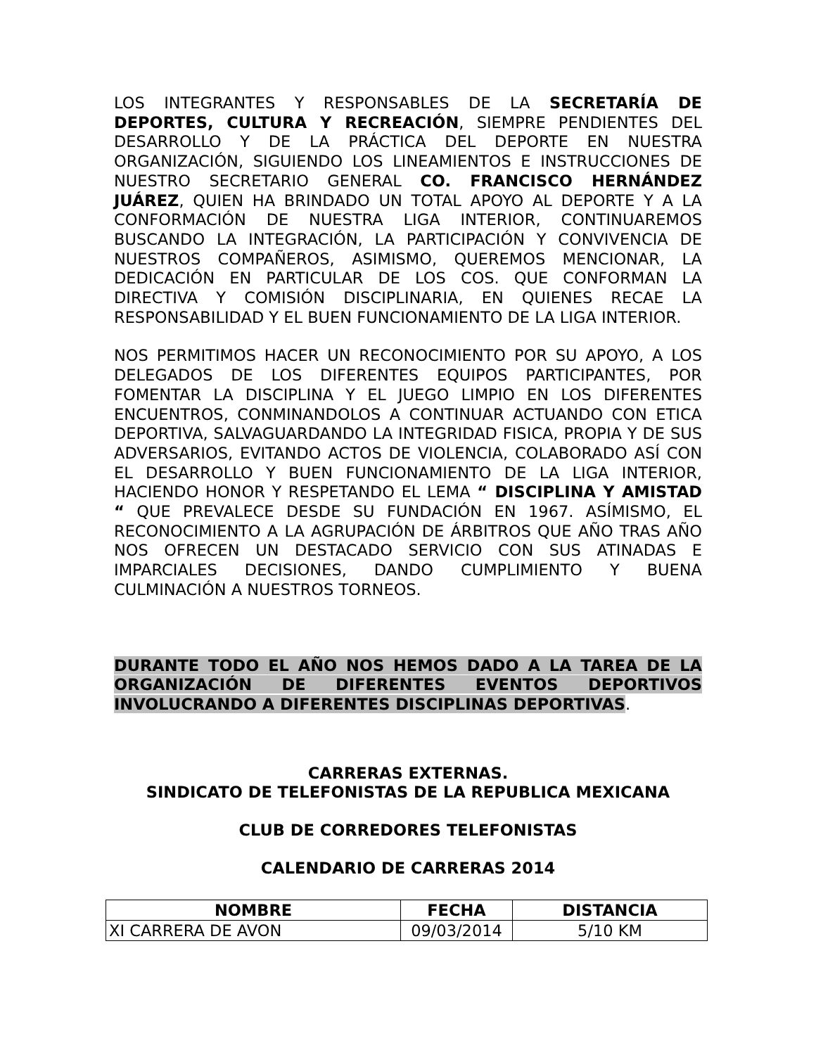LOS INTEGRANTES Y RESPONSABLES DE LA SECRETARÍA DE DEPORTES, CULTURA Y RECREACIÓN, SIEMPRE PENDIENTES DEL DESARROLLO Y DE LA PRÁCTICA DEL DEPORTE EN NUESTRA ORGANIZACIÓN, SIGUIENDO LOS LINEAMIENTOS E INSTRUCCIONES DE NUESTRO SECRETARIO GENERAL CO. FRANCISCO HERNÁNDEZ JUÁREZ, QUIEN HA BRINDADO UN TOTAL APOYO AL DEPORTE Y A LA CONFORMACIÓN DE NUESTRA LIGA INTERIOR, CONTINUAREMOS BUSCANDO LA INTEGRACIÓN, LA PARTICIPACIÓN Y CONVIVENCIA DE NUESTROS COMPAÑEROS, ASIMISMO, QUEREMOS MENCIONAR, LA DEDICACIÓN EN PARTICULAR DE LOS COS. QUE CONFORMAN LA DIRECTIVA Y COMISIÓN DISCIPLINARIA, EN QUIENES RECAE LA RESPONSABILIDAD Y EL BUEN FUNCIONAMIENTO DE LA LIGA INTERIOR.
NOS PERMITIMOS HACER UN RECONOCIMIENTO POR SU APOYO, A LOS DELEGADOS DE LOS DIFERENTES EQUIPOS PARTICIPANTES, POR FOMENTAR LA DISCIPLINA Y EL JUEGO LIMPIO EN LOS DIFERENTES ENCUENTROS, CONMINANDOLOS A CONTINUAR ACTUANDO CON ETICA DEPORTIVA, SALVAGUARDANDO LA INTEGRIDAD FISICA, PROPIA Y DE SUS ADVERSARIOS, EVITANDO ACTOS DE VIOLENCIA, COLABORADO ASÍ CON EL DESARROLLO Y BUEN FUNCIONAMIENTO DE LA LIGA INTERIOR, HACIENDO HONOR Y RESPETANDO EL LEMA “ DISCIPLINA Y AMISTAD “ QUE PREVALECE DESDE SU FUNDACIÓN EN 1967. ASÍMISMO, EL RECONOCIMIENTO A LA AGRUPACIÓN DE ÁRBITROS QUE AÑO TRAS AÑO NOS OFRECEN UN DESTACADO SERVICIO CON SUS ATINADAS E IMPARCIALES DECISIONES, DANDO CUMPLIMIENTO Y BUENA CULMINACIÓN A NUESTROS TORNEOS.
DURANTE TODO EL AÑO NOS HEMOS DADO A LA TAREA DE LA ORGANIZACIÓN DE DIFERENTES EVENTOS DEPORTIVOS INVOLUCRANDO A DIFERENTES DISCIPLINAS DEPORTIVAS.
CARRERAS EXTERNAS.
SINDICATO DE TELEFONISTAS DE LA REPUBLICA MEXICANA
CLUB DE CORREDORES TELEFONISTAS
CALENDARIO DE CARRERAS 2014
| NOMBRE | FECHA | DISTANCIA |
| --- | --- | --- |
| XI CARRERA DE AVON | 09/03/2014 | 5/10 KM |